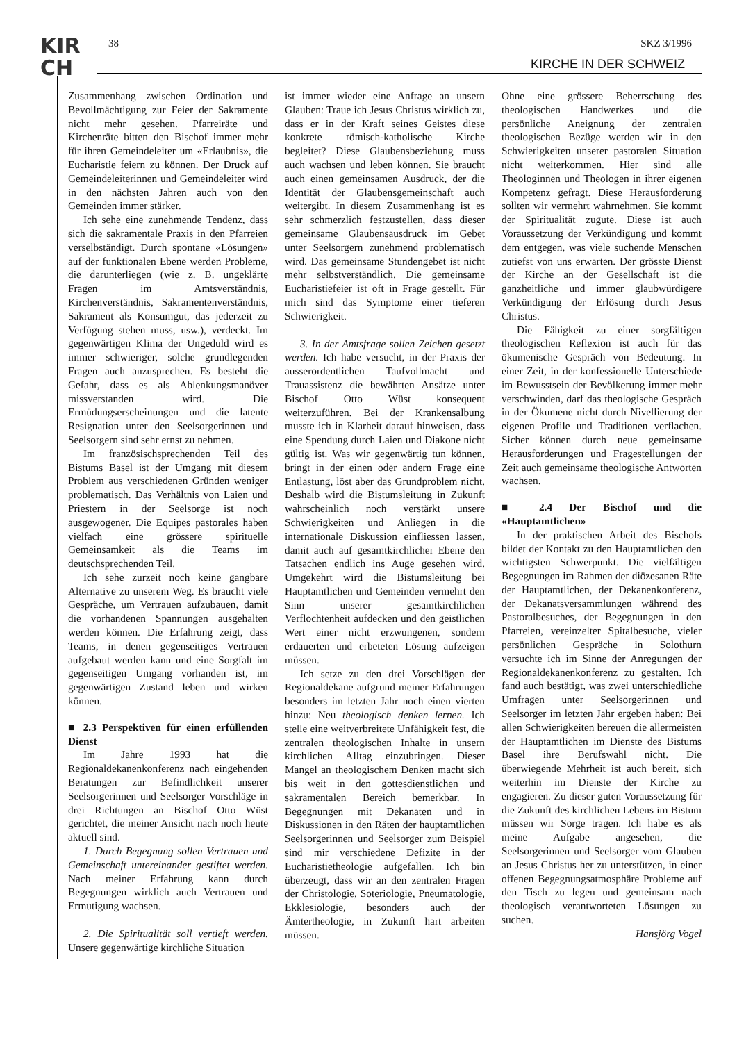KIR
CH
38 SKZ 3/1996
KIRCHE IN DER SCHWEIZ
Zusammenhang zwischen Ordination und Bevollmächtigung zur Feier der Sakramente nicht mehr gesehen. Pfarreiräte und Kirchenräte bitten den Bischof immer mehr für ihren Gemeindeleiter um «Erlaubnis», die Eucharistie feiern zu können. Der Druck auf Gemeindeleiterinnen und Gemeindeleiter wird in den nächsten Jahren auch von den Gemeinden immer stärker.
Ich sehe eine zunehmende Tendenz, dass sich die sakramentale Praxis in den Pfarreien verselbständigt. Durch spontane «Lösungen» auf der funktionalen Ebene werden Probleme, die darunterliegen (wie z. B. ungeklärte Fragen im Amtsverständnis, Kirchenverständnis, Sakramentenverständnis, Sakrament als Konsumgut, das jederzeit zu Verfügung stehen muss, usw.), verdeckt. Im gegenwärtigen Klima der Ungeduld wird es immer schwieriger, solche grundlegenden Fragen auch anzusprechen. Es besteht die Gefahr, dass es als Ablenkungsmanöver missverstanden wird. Die Ermüdungserscheinungen und die latente Resignation unter den Seelsorgerinnen und Seelsorgern sind sehr ernst zu nehmen.
Im französischsprechenden Teil des Bistums Basel ist der Umgang mit diesem Problem aus verschiedenen Gründen weniger problematisch. Das Verhältnis von Laien und Priestern in der Seelsorge ist noch ausgewogener. Die Equipes pastorales haben vielfach eine grössere spirituelle Gemeinsamkeit als die Teams im deutschsprechenden Teil.
Ich sehe zurzeit noch keine gangbare Alternative zu unserem Weg. Es braucht viele Gespräche, um Vertrauen aufzubauen, damit die vorhandenen Spannungen ausgehalten werden können. Die Erfahrung zeigt, dass Teams, in denen gegenseitiges Vertrauen aufgebaut werden kann und eine Sorgfalt im gegenseitigen Umgang vorhanden ist, im gegenwärtigen Zustand leben und wirken können.
■ 2.3 Perspektiven für einen erfüllenden Dienst
Im Jahre 1993 hat die Regionaldekanenkonferenz nach eingehenden Beratungen zur Befindlichkeit unserer Seelsorgerinnen und Seelsorger Vorschläge in drei Richtungen an Bischof Otto Wüst gerichtet, die meiner Ansicht nach noch heute aktuell sind.
1. Durch Begegnung sollen Vertrauen und Gemeinschaft untereinander gestiftet werden. Nach meiner Erfahrung kann durch Begegnungen wirklich auch Vertrauen und Ermutigung wachsen.
2. Die Spiritualität soll vertieft werden. Unsere gegenwärtige kirchliche Situation
ist immer wieder eine Anfrage an unsern Glauben: Traue ich Jesus Christus wirklich zu, dass er in der Kraft seines Geistes diese konkrete römisch-katholische Kirche begleitet? Diese Glaubensbeziehung muss auch wachsen und leben können. Sie braucht auch einen gemeinsamen Ausdruck, der die Identität der Glaubensgemeinschaft auch weitergibt. In diesem Zusammenhang ist es sehr schmerzlich festzustellen, dass dieser gemeinsame Glaubensausdruck im Gebet unter Seelsorgern zunehmend problematisch wird. Das gemeinsame Stundengebet ist nicht mehr selbstverständlich. Die gemeinsame Eucharistiefeier ist oft in Frage gestellt. Für mich sind das Symptome einer tieferen Schwierigkeit.
3. In der Amtsfrage sollen Zeichen gesetzt werden. Ich habe versucht, in der Praxis der ausserordentlichen Taufvollmacht und Trauassistenz die bewährten Ansätze unter Bischof Otto Wüst konsequent weiterzuführen. Bei der Krankensalbung musste ich in Klarheit darauf hinweisen, dass eine Spendung durch Laien und Diakone nicht gültig ist. Was wir gegenwärtig tun können, bringt in der einen oder andern Frage eine Entlastung, löst aber das Grundproblem nicht. Deshalb wird die Bistumsleitung in Zukunft wahrscheinlich noch verstärkt unsere Schwierigkeiten und Anliegen in die internationale Diskussion einfliessen lassen, damit auch auf gesamtkirchlicher Ebene den Tatsachen endlich ins Auge gesehen wird. Umgekehrt wird die Bistumsleitung bei Hauptamtlichen und Gemeinden vermehrt den Sinn unserer gesamtkirchlichen Verflochtenheit aufdecken und den geistlichen Wert einer nicht erzwungenen, sondern erdauerten und erbeteten Lösung aufzeigen müssen.
Ich setze zu den drei Vorschlägen der Regionaldekane aufgrund meiner Erfahrungen besonders im letzten Jahr noch einen vierten hinzu: Neu theologisch denken lernen. Ich stelle eine weitverbreitete Unfähigkeit fest, die zentralen theologischen Inhalte in unsern kirchlichen Alltag einzubringen. Dieser Mangel an theologischem Denken macht sich bis weit in den gottesdienstlichen und sakramentalen Bereich bemerkbar. In Begegnungen mit Dekanaten und in Diskussionen in den Räten der hauptamtlichen Seelsorgerinnen und Seelsorger zum Beispiel sind mir verschiedene Defizite in der Eucharistietheologie aufgefallen. Ich bin überzeugt, dass wir an den zentralen Fragen der Christologie, Soteriologie, Pneumatologie, Ekklesiologie, besonders auch der Ämtertheologie, in Zukunft hart arbeiten müssen.
Ohne eine grössere Beherrschung des theologischen Handwerkes und die persönliche Aneignung der zentralen theologischen Bezüge werden wir in den Schwierigkeiten unserer pastoralen Situation nicht weiterkommen. Hier sind alle Theologinnen und Theologen in ihrer eigenen Kompetenz gefragt. Diese Herausforderung sollten wir vermehrt wahrnehmen. Sie kommt der Spiritualität zugute. Diese ist auch Voraussetzung der Verkündigung und kommt dem entgegen, was viele suchende Menschen zutiefst von uns erwarten. Der grösste Dienst der Kirche an der Gesellschaft ist die ganzheitliche und immer glaubwürdigere Verkündigung der Erlösung durch Jesus Christus.
Die Fähigkeit zu einer sorgfältigen theologischen Reflexion ist auch für das ökumenische Gespräch von Bedeutung. In einer Zeit, in der konfessionelle Unterschiede im Bewusstsein der Bevölkerung immer mehr verschwinden, darf das theologische Gespräch in der Ökumene nicht durch Nivellierung der eigenen Profile und Traditionen verflachen. Sicher können durch neue gemeinsame Herausforderungen und Fragestellungen der Zeit auch gemeinsame theologische Antworten wachsen.
■ 2.4 Der Bischof und die «Hauptamtlichen»
In der praktischen Arbeit des Bischofs bildet der Kontakt zu den Hauptamtlichen den wichtigsten Schwerpunkt. Die vielfältigen Begegnungen im Rahmen der diözesanen Räte der Hauptamtlichen, der Dekanenkonferenz, der Dekanatsversammlungen während des Pastoralbesuches, der Begegnungen in den Pfarreien, vereinzelter Spitalbesuche, vieler persönlichen Gespräche in Solothurn versuchte ich im Sinne der Anregungen der Regionaldekanenkonferenz zu gestalten. Ich fand auch bestätigt, was zwei unterschiedliche Umfragen unter Seelsorgerinnen und Seelsorger im letzten Jahr ergeben haben: Bei allen Schwierigkeiten bereuen die allermeisten der Hauptamtlichen im Dienste des Bistums Basel ihre Berufswahl nicht. Die überwiegende Mehrheit ist auch bereit, sich weiterhin im Dienste der Kirche zu engagieren. Zu dieser guten Voraussetzung für die Zukunft des kirchlichen Lebens im Bistum müssen wir Sorge tragen. Ich habe es als meine Aufgabe angesehen, die Seelsorgerinnen und Seelsorger vom Glauben an Jesus Christus her zu unterstützen, in einer offenen Begegnungsatmosphäre Probleme auf den Tisch zu legen und gemeinsam nach theologisch verantworteten Lösungen zu suchen.
Hansjörg Vogel